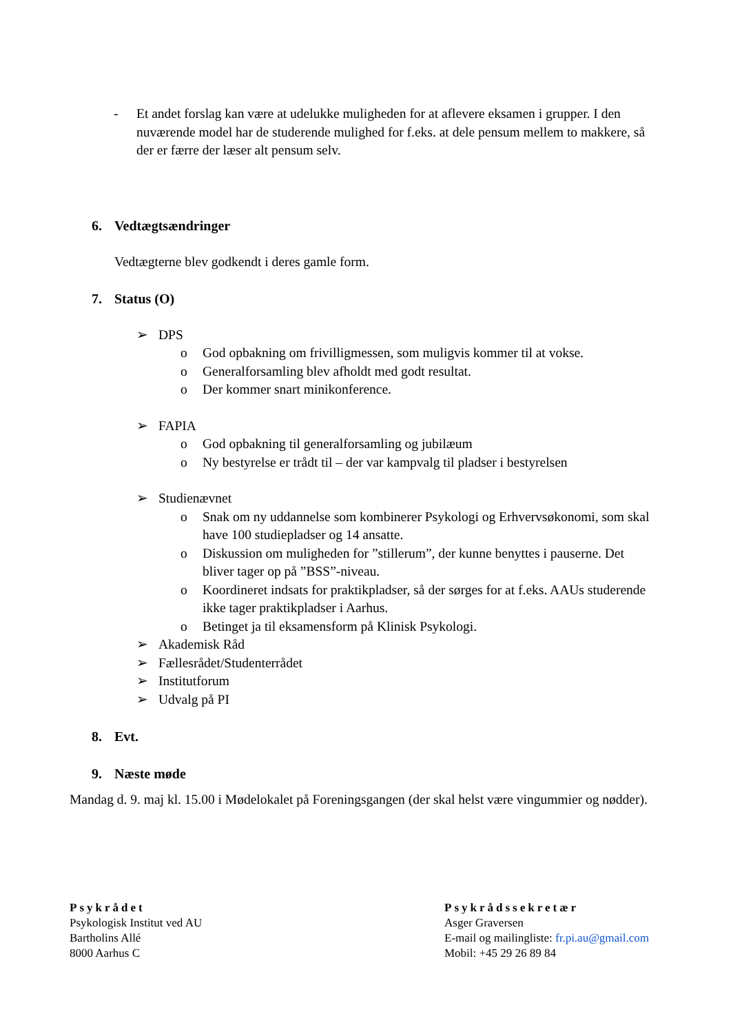- Et andet forslag kan være at udelukke muligheden for at aflevere eksamen i grupper. I den nuværende model har de studerende mulighed for f.eks. at dele pensum mellem to makkere, så der er færre der læser alt pensum selv.
6. Vedtægtsændringer
Vedtægterne blev godkendt i deres gamle form.
7. Status (O)
➢ DPS
o God opbakning om frivilligmessen, som muligvis kommer til at vokse.
o Generalforsamling blev afholdt med godt resultat.
o Der kommer snart minikonference.
➢ FAPIA
o God opbakning til generalforsamling og jubilæum
o Ny bestyrelse er trådt til – der var kampvalg til pladser i bestyrelsen
➢ Studienævnet
o Snak om ny uddannelse som kombinerer Psykologi og Erhvervsøkonomi, som skal have 100 studiepladser og 14 ansatte.
o Diskussion om muligheden for ”stillerum”, der kunne benyttes i pauserne. Det bliver tager op på ”BSS”-niveau.
o Koordineret indsats for praktikpladser, så der sørges for at f.eks. AAUs studerende ikke tager praktikpladser i Aarhus.
o Betinget ja til eksamensform på Klinisk Psykologi.
➢ Akademisk Råd
➢ Fællesrådet/Studenterrådet
➢ Institutforum
➢ Udvalg på PI
8. Evt.
9. Næste møde
Mandag d. 9. maj kl. 15.00 i Mødelokalet på Foreningsgangen (der skal helst være vingummier og nødder).
Psykrådet
Psykologisk Institut ved AU
Bartholins Allé
8000 Aarhus C
Psykrådssekretær
Asger Graversen
E-mail og mailingliste: fr.pi.au@gmail.com
Mobil: +45 29 26 89 84